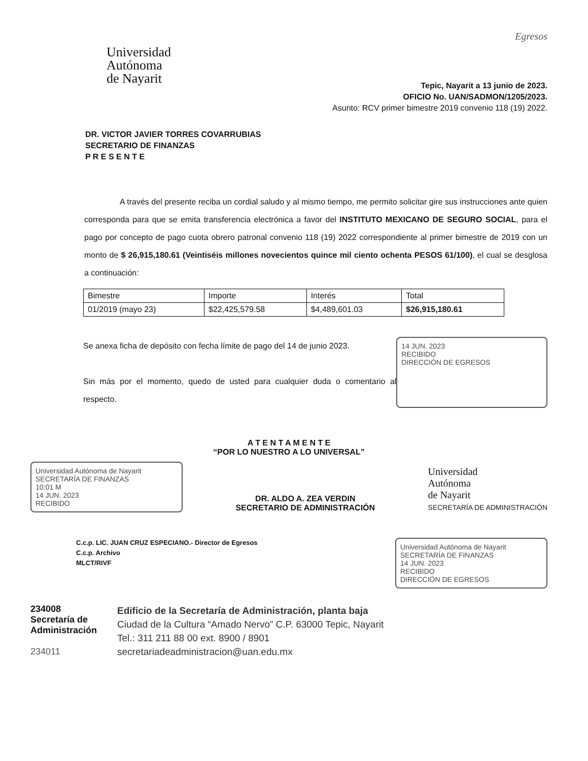Universidad
Autónoma
de Nayarit
Egresos
Tepic, Nayarit a 13 junio de 2023.
OFICIO No. UAN/SADMON/1205/2023.
Asunto: RCV primer bimestre 2019 convenio 118 (19) 2022.
DR. VICTOR JAVIER TORRES COVARRUBIAS
SECRETARIO DE FINANZAS
P R E S E N T E
A través del presente reciba un cordial saludo y al mismo tiempo, me permito solicitar gire sus instrucciones ante quien corresponda para que se emita transferencia electrónica a favor del INSTITUTO MEXICANO DE SEGURO SOCIAL, para el pago por concepto de pago cuota obrero patronal convenio 118 (19) 2022 correspondiente al primer bimestre de 2019 con un monto de $ 26,915,180.61 (Veintiséis millones novecientos quince mil ciento ochenta PESOS 61/100), el cual se desglosa a continuación:
| Bimestre | Importe | Interés | Total |
| --- | --- | --- | --- |
| 01/2019 (mayo 23) | $22,425,579.58 | $4,489,601.03 | $26,915,180.61 |
Se anexa ficha de depósito con fecha límite de pago del 14 de junio 2023.
Sin más por el momento, quedo de usted para cualquier duda o comentario al respecto.
14 JUN. 2023
RECIBIDO
DIRECCIÓN DE EGRESOS
A T E N T A M E N T E
“POR LO NUESTRO A LO UNIVERSAL”
Universidad Autónoma de Nayarit SECRETARÍA DE FINANZAS
10:01 M
14 JUN. 2023
RECIBIDO
DR. ALDO A. ZEA VERDIN
SECRETARIO DE ADMINISTRACIÓN
Universidad
Autónoma
de Nayarit
SECRETARÍA DE ADMINISTRACIÓN
C.c.p. LIC. JUAN CRUZ ESPECIANO.- Director de Egresos
C.c.p. Archivo
MLCT/RIVF
Universidad Autónoma de Nayarit SECRETARÍA DE FINANZAS
14 JUN. 2023
RECIBIDO
DIRECCIÓN DE EGRESOS
234008
Secretaría de
Administración
234011
Edificio de la Secretaría de Administración, planta baja
Ciudad de la Cultura “Amado Nervo” C.P. 63000 Tepic, Nayarit
Tel.: 311 211 88 00 ext. 8900 / 8901
secretariadeadministracion@uan.edu.mx